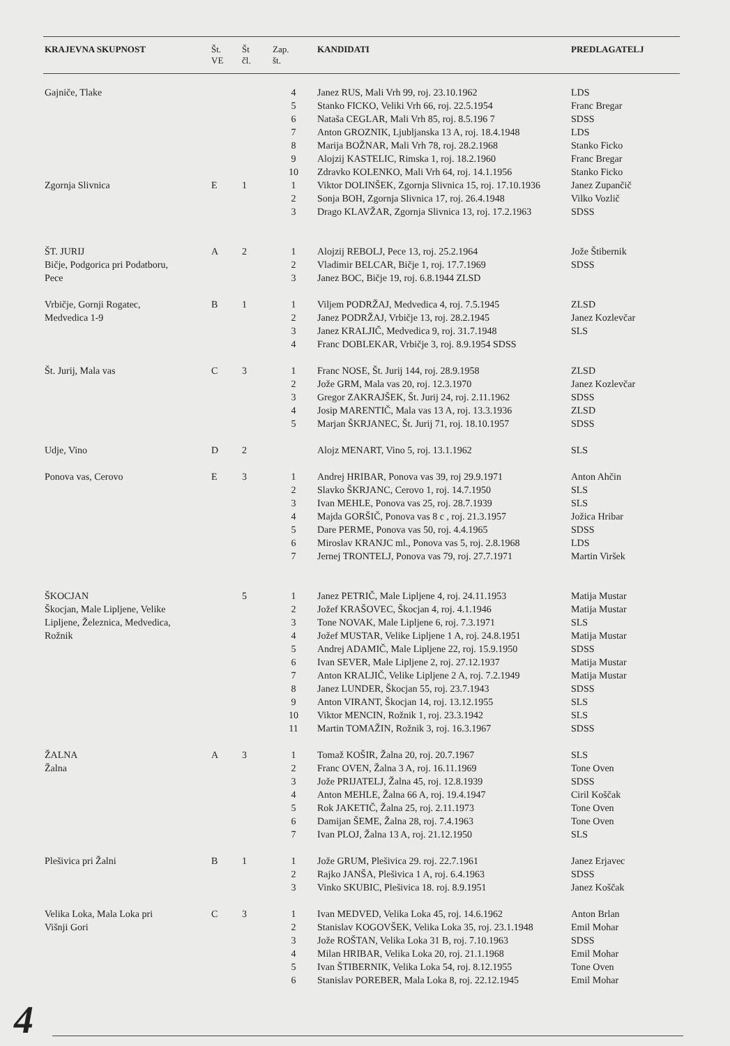| KRAJEVNA SKUPNOST | Št. VE | Št čl. | Zap. št. | KANDIDATI | PREDLAGATELJ |
| --- | --- | --- | --- | --- | --- |
| Gajniče, Tlake | | | 4 | Janez RUS, Mali Vrh 99, roj. 23.10.1962 | LDS |
| | | | 5 | Stanko FICKO, Veliki Vrh 66, roj. 22.5.1954 | Franc Bregar |
| | | | 6 | Nataša CEGLAR, Mali Vrh 85, roj. 8.5.196 7 | SDSS |
| | | | 7 | Anton GROZNIK, Ljubljanska 13 A, roj. 18.4.1948 | LDS |
| | | | 8 | Marija BOŽNAR, Mali Vrh 78, roj. 28.2.1968 | Stanko Ficko |
| | | | 9 | Alojzij KASTELIC, Rimska 1, roj. 18.2.1960 | Franc Bregar |
| | | | 10 | Zdravko KOLENKO, Mali Vrh 64, roj. 14.1.1956 | Stanko Ficko |
| Zgornja Slivnica | E | 1 | 1 | Viktor DOLINŠEK, Zgornja Slivnica 15, roj. 17.10.1936 | Janez Zupančič |
| | | | 2 | Sonja BOH, Zgornja Slivnica 17, roj. 26.4.1948 | Vilko Vozlič |
| | | | 3 | Drago KLAVŽAR, Zgornja Slivnica 13, roj. 17.2.1963 | SDSS |
| ŠT. JURIJ | A | 2 | 1 | Alojzij REBOLJ, Pece 13, roj. 25.2.1964 | Jože Štibernik |
| Bičje, Podgorica pri Podatboru, | | | 2 | Vladimir BELCAR, Bičje 1, roj. 17.7.1969 | SDSS |
| Pece | | | 3 | Janez BOC, Bičje 19, roj. 6.8.1944 ZLSD | |
| Vrbičje, Gornji Rogatec, | B | 1 | 1 | Viljem PODRŽAJ, Medvedica 4, roj. 7.5.1945 | ZLSD |
| Medvedica 1-9 | | | 2 | Janez PODRŽAJ, Vrbičje 13, roj. 28.2.1945 | Janez Kozlevčar |
| | | | 3 | Janez KRALJIČ, Medvedica 9, roj. 31.7.1948 | SLS |
| | | | 4 | Franc DOBLEKAR, Vrbičje 3, roj. 8.9.1954 SDSS | |
| Št. Jurij, Mala vas | C | 3 | 1 | Franc NOSE, Št. Jurij 144, roj. 28.9.1958 | ZLSD |
| | | | 2 | Jože GRM, Mala vas 20, roj. 12.3.1970 | Janez Kozlevčar |
| | | | 3 | Gregor ZAKRAJŠEK, Št. Jurij 24, roj. 2.11.1962 | SDSS |
| | | | 4 | Josip MARENTIČ, Mala vas 13 A, roj. 13.3.1936 | ZLSD |
| | | | 5 | Marjan ŠKRJANEC, Št. Jurij 71, roj. 18.10.1957 | SDSS |
| Udje, Vino | D | 2 | | Alojz MENART, Vino 5, roj. 13.1.1962 | SLS |
| Ponova vas, Cerovo | E | 3 | 1 | Andrej HRIBAR, Ponova vas 39, roj 29.9.1971 | Anton Ahčin |
| | | | 2 | Slavko ŠKRJANC, Cerovo 1, roj. 14.7.1950 | SLS |
| | | | 3 | Ivan MEHLE, Ponova vas 25, roj. 28.7.1939 | SLS |
| | | | 4 | Majda GORŠIČ, Ponova vas 8 c , roj. 21.3.1957 | Jožica Hribar |
| | | | 5 | Dare PERME, Ponova vas 50, roj. 4.4.1965 | SDSS |
| | | | 6 | Miroslav KRANJC ml., Ponova vas 5, roj. 2.8.1968 | LDS |
| | | | 7 | Jernej TRONTELJ, Ponova vas 79, roj. 27.7.1971 | Martin Viršek |
| ŠKOCJAN | | 5 | 1 | Janez PETRIČ, Male Lipljene 4, roj. 24.11.1953 | Matija Mustar |
| Škocjan, Male Lipljene, Velike | | | 2 | Jožef KRAŠOVEC, Škocjan 4, roj. 4.1.1946 | Matija Mustar |
| Lipljene, Železnica, Medvedica, | | | 3 | Tone NOVAK, Male Lipljene 6, roj. 7.3.1971 | SLS |
| Rožnik | | | 4 | Jožef MUSTAR, Velike Lipljene 1 A, roj. 24.8.1951 | Matija Mustar |
| | | | 5 | Andrej ADAMIČ, Male Lipljene 22, roj. 15.9.1950 | SDSS |
| | | | 6 | Ivan SEVER, Male Lipljene 2, roj. 27.12.1937 | Matija Mustar |
| | | | 7 | Anton KRALJIČ, Velike Lipljene 2 A, roj. 7.2.1949 | Matija Mustar |
| | | | 8 | Janez LUNDER, Škocjan 55, roj. 23.7.1943 | SDSS |
| | | | 9 | Anton VIRANT, Škocjan 14, roj. 13.12.1955 | SLS |
| | | | 10 | Viktor MENCIN, Rožnik 1, roj. 23.3.1942 | SLS |
| | | | 11 | Martin TOMAŽIN, Rožnik 3, roj. 16.3.1967 | SDSS |
| ŽALNA | A | 3 | 1 | Tomaž KOŠIR, Žalna 20, roj. 20.7.1967 | SLS |
| Žalna | | | 2 | Franc OVEN, Žalna 3 A, roj. 16.11.1969 | Tone Oven |
| | | | 3 | Jože PRIJATELJ, Žalna 45, roj. 12.8.1939 | SDSS |
| | | | 4 | Anton MEHLE, Žalna 66 A, roj. 19.4.1947 | Ciril Koščak |
| | | | 5 | Rok JAKETIČ, Žalna 25, roj. 2.11.1973 | Tone Oven |
| | | | 6 | Damijan ŠEME, Žalna 28, roj. 7.4.1963 | Tone Oven |
| | | | 7 | Ivan PLOJ, Žalna 13 A, roj. 21.12.1950 | SLS |
| Plešivica pri Žalni | B | 1 | 1 | Jože GRUM, Plešivica 29. roj. 22.7.1961 | Janez Erjavec |
| | | | 2 | Rajko JANŠA, Plešivica 1 A, roj. 6.4.1963 | SDSS |
| | | | 3 | Vinko SKUBIC, Plešivica 18. roj. 8.9.1951 | Janez Koščak |
| Velika Loka, Mala Loka pri | C | 3 | 1 | Ivan MEDVED, Velika Loka 45, roj. 14.6.1962 | Anton Brlan |
| Višnji Gori | | | 2 | Stanislav KOGOVŠEK, Velika Loka 35, roj. 23.1.1948 | Emil Mohar |
| | | | 3 | Jože ROŠTAN, Velika Loka 31 B, roj. 7.10.1963 | SDSS |
| | | | 4 | Milan HRIBAR, Velika Loka 20, roj. 21.1.1968 | Emil Mohar |
| | | | 5 | Ivan ŠTIBERNIK, Velika Loka 54, roj. 8.12.1955 | Tone Oven |
| | | | 6 | Stanislav POREBER, Mala Loka 8, roj. 22.12.1945 | Emil Mohar |
4